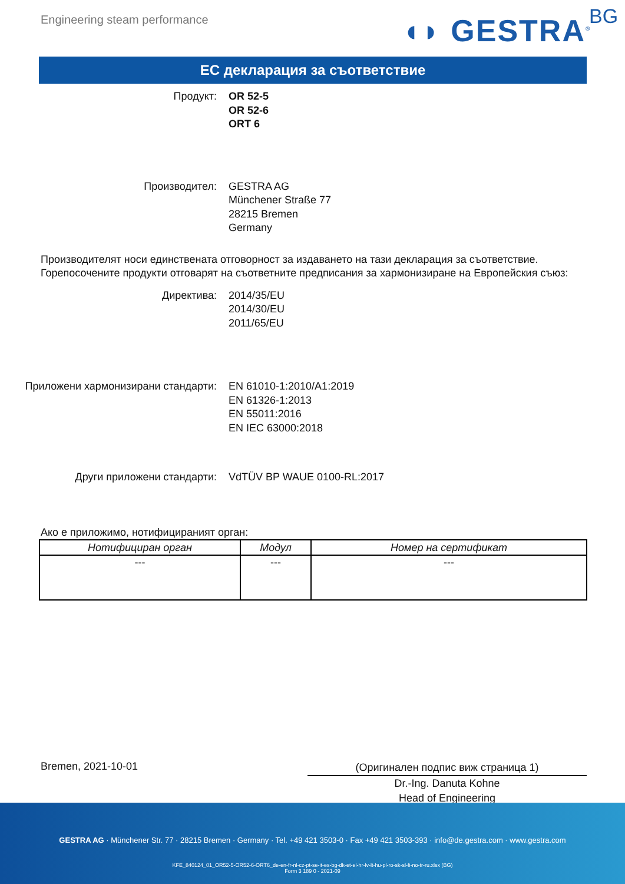Engineering steam performance ◖◗ GESTRA<sup>®</sup> BG
ЕС декларация за съответствие
Продукт: OR 52-5
OR 52-6
ORT 6
Производител: GESTRA AG
Münchener Straße 77
28215 Bremen
Germany
Производителят носи единствената отговорност за издаването на тази декларация за съответствие. Горепосочените продукти отговарят на съответните предписания за хармонизиране на Европейския съюз:
Директива: 2014/35/EU
2014/30/EU
2011/65/EU
Приложени хармонизирани стандарти: EN 61010-1:2010/A1:2019
EN 61326-1:2013
EN 55011:2016
EN IEC 63000:2018
Други приложени стандарти: VdTÜV BP WAUE 0100-RL:2017
Ако е приложимо, нотифицираният орган:
| Нотифициран орган | Модул | Номер на сертификат |
| --- | --- | --- |
| --- | --- | --- |
Bremen, 2021-10-01
(Оригинален подпис виж страница 1)
Dr.-Ing. Danuta Kohne
Head of Engineering
GESTRA AG · Münchener Str. 77 · 28215 Bremen · Germany · Tel. +49 421 3503-0 · Fax +49 421 3503-393 · info@de.gestra.com · www.gestra.com
KFE_840124_01_OR52-5-OR52-6-ORT6_de-en-fr-nl-cz-pt-se-it-es-bg-dk-et-el-hr-lv-lt-hu-pl-ro-sk-sl-fi-no-tr-ru.xlsx (BG)
Form 3 189 0 - 2021-09